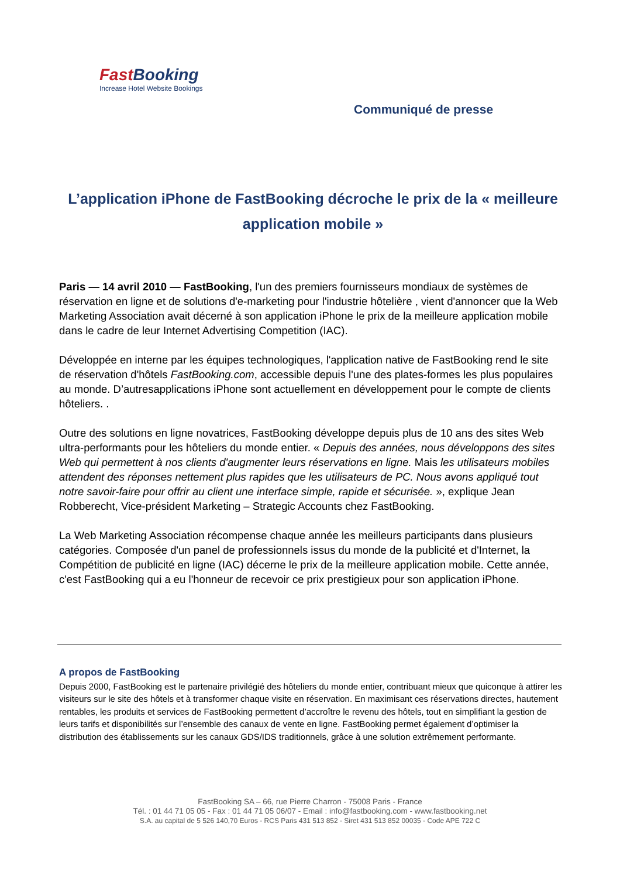Fast Booking
Increase Hotel Website Bookings
Communiqué de presse
L’application iPhone de FastBooking décroche le prix de la « meilleure application mobile »
Paris — 14 avril 2010 — FastBooking, l'un des premiers fournisseurs mondiaux de systèmes de réservation en ligne et de solutions d'e-marketing pour l'industrie hôtelière , vient d'annoncer que la Web Marketing Association avait décerné à son application iPhone le prix de la meilleure application mobile dans le cadre de leur Internet Advertising Competition (IAC).
Développée en interne par les équipes technologiques, l'application native de FastBooking rend le site de réservation d'hôtels FastBooking.com, accessible depuis l'une des plates-formes les plus populaires au monde. D’autresapplications iPhone sont actuellement en développement pour le compte de clients hôteliers. .
Outre des solutions en ligne novatrices, FastBooking développe depuis plus de 10 ans des sites Web ultra-performants pour les hôteliers du monde entier. « Depuis des années, nous développons des sites Web qui permettent à nos clients d'augmenter leurs réservations en ligne. Mais les utilisateurs mobiles attendent des réponses nettement plus rapides que les utilisateurs de PC. Nous avons appliqué tout notre savoir-faire pour offrir au client une interface simple, rapide et sécurisée. », explique Jean Robberecht, Vice-président Marketing – Strategic Accounts chez FastBooking.
La Web Marketing Association récompense chaque année les meilleurs participants dans plusieurs catégories. Composée d'un panel de professionnels issus du monde de la publicité et d'Internet, la Compétition de publicité en ligne (IAC) décerne le prix de la meilleure application mobile. Cette année, c'est FastBooking qui a eu l'honneur de recevoir ce prix prestigieux pour son application iPhone.
A propos de FastBooking
Depuis 2000, FastBooking est le partenaire privilégié des hôteliers du monde entier, contribuant mieux que quiconque à attirer les visiteurs sur le site des hôtels et à transformer chaque visite en réservation. En maximisant ces réservations directes, hautement rentables, les produits et services de FastBooking permettent d’accroître le revenu des hôtels, tout en simplifiant la gestion de leurs tarifs et disponibilités sur l’ensemble des canaux de vente en ligne. FastBooking permet également d’optimiser la distribution des établissements sur les canaux GDS/IDS traditionnels, grâce à une solution extrêmement performante.
FastBooking SA – 66, rue Pierre Charron - 75008 Paris - France
Tél. : 01 44 71 05 05 - Fax : 01 44 71 05 06/07 - Email : info@fastbooking.com - www.fastbooking.net
S.A. au capital de 5 526 140,70 Euros - RCS Paris 431 513 852 - Siret 431 513 852 00035 - Code APE 722 C